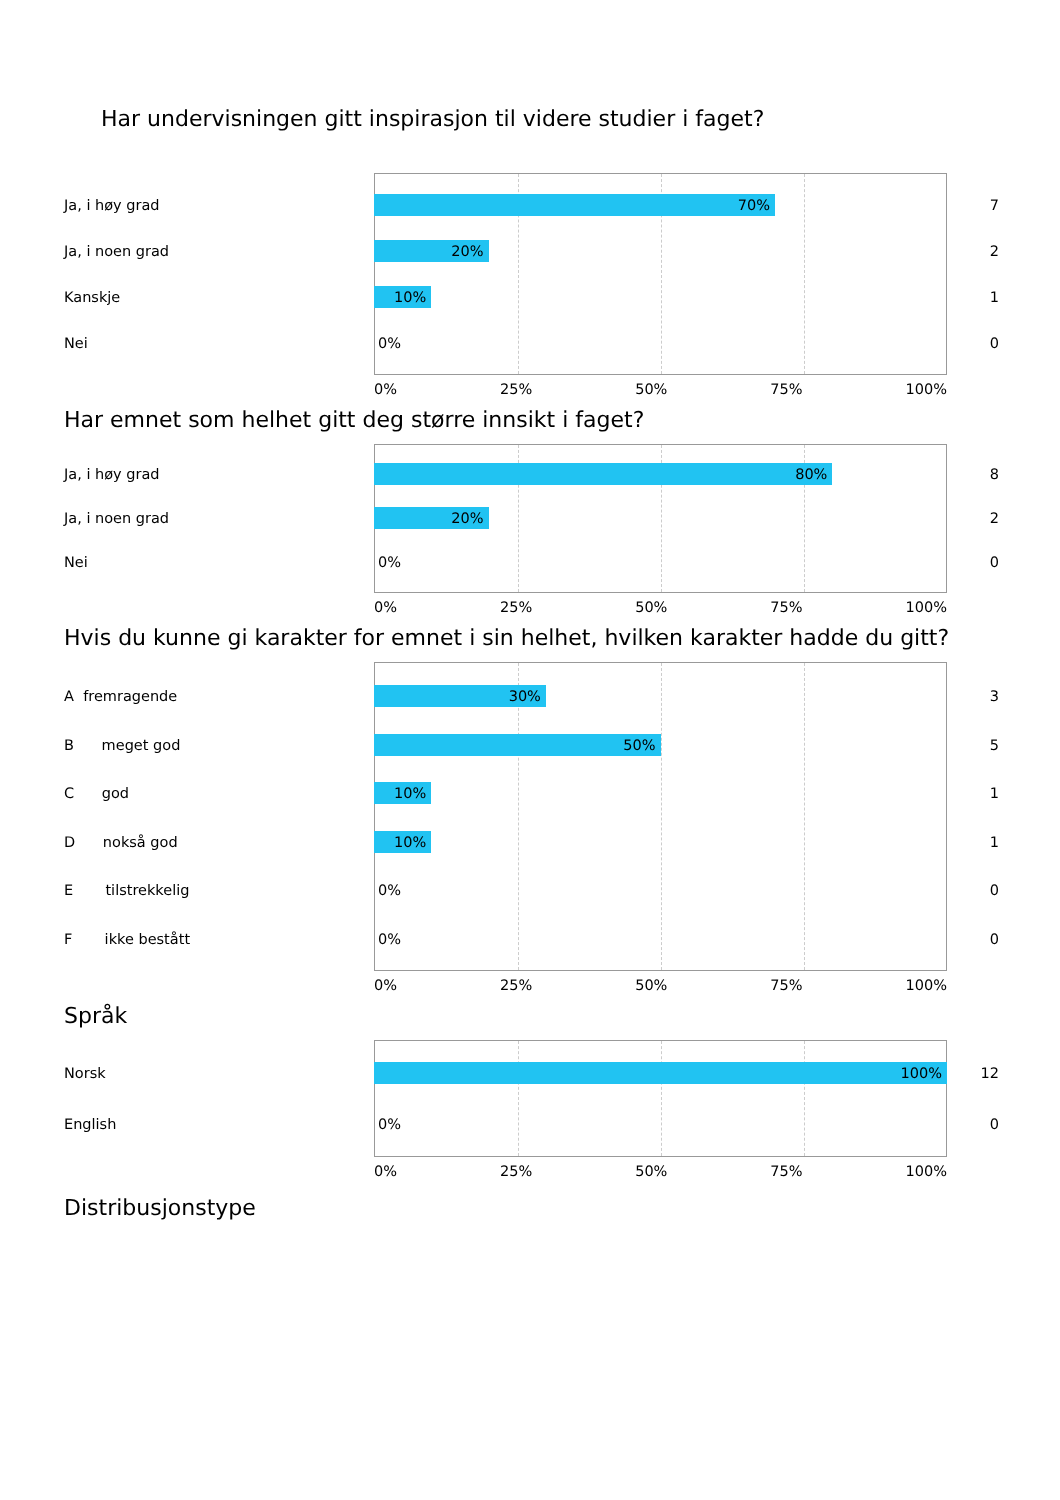Har undervisningen gitt inspirasjon til videre studier i faget?
Ja, i høy grad
70%
7
Ja, i noen grad
20%
2
Kanskje
10%
1
Nei
0%
0
0% 25% 50% 75% 100%
Har emnet som helhet gitt deg større innsikt i faget?
Ja, i høy grad
80%
8
Ja, i noen grad
20%
2
Nei
0%
0
0% 25% 50% 75% 100%
Hvis du kunne gi karakter for emnet i sin helhet, hvilken karakter hadde du gitt?
A fremragende
30%
3
B meget god
50%
5
C god
10%
1
D nokså god
10%
1
E tilstrekkelig
0%
0
F ikke bestått
0%
0
0% 25% 50% 75% 100%
Språk
Norsk
100%
12
English
0%
0
0% 25% 50% 75% 100%
Distribusjonstype